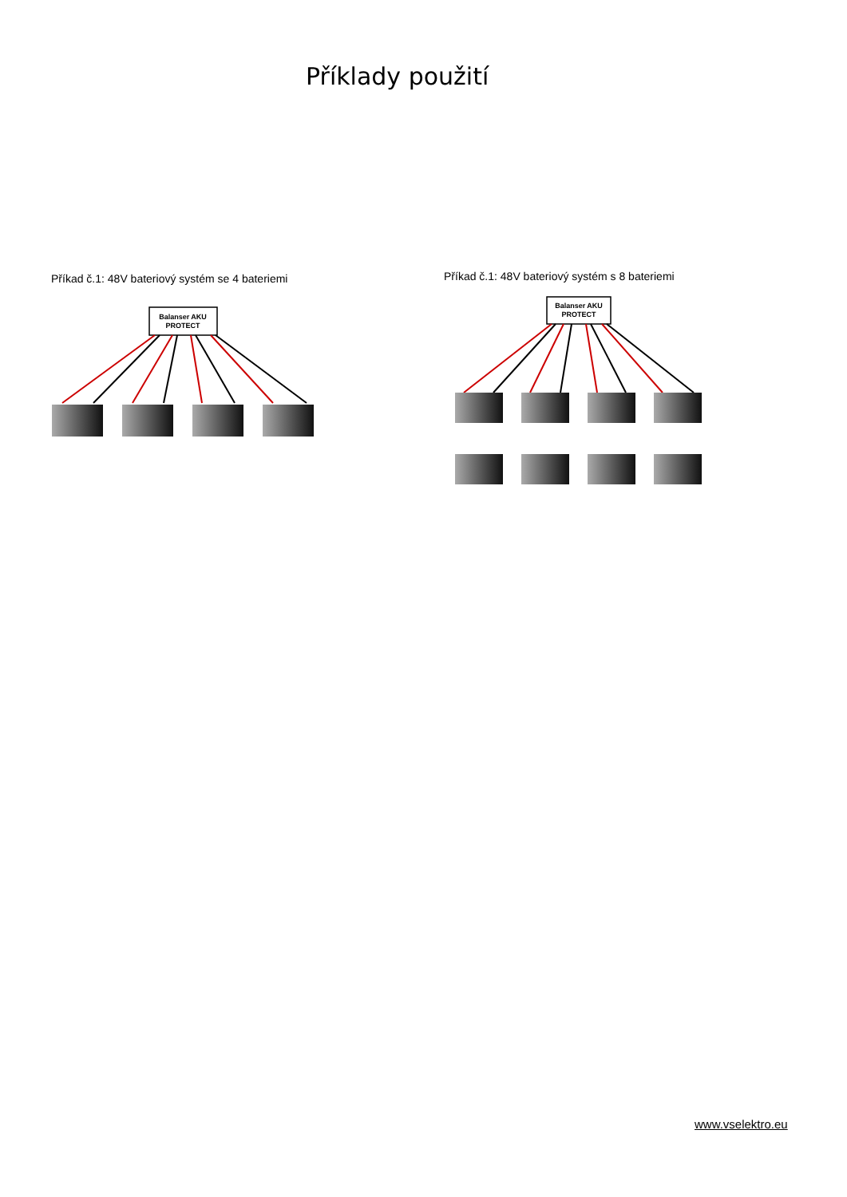Příklady použití
Příkad č.1: 48V bateriový systém se 4 bateriemi
Balanser AKU
PROTECT
Příkad č.1: 48V bateriový systém s 8 bateriemi
Balanser AKU
PROTECT
www.vselektro.eu